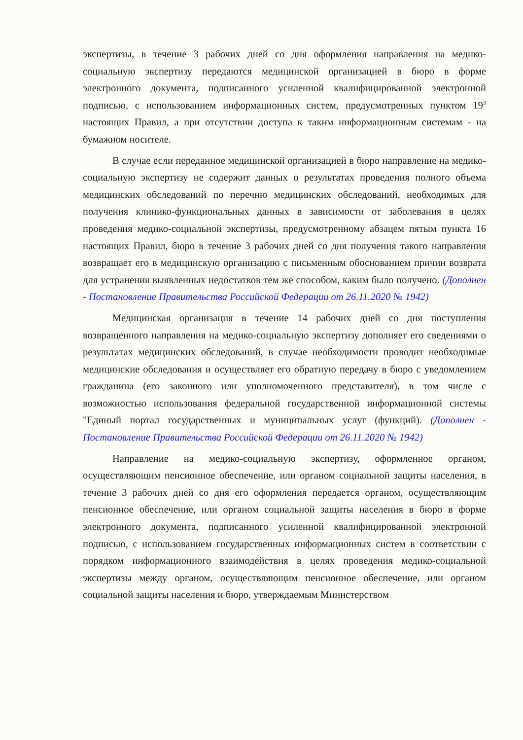экспертизы, в течение 3 рабочих дней со дня оформления направления на медико-социальную экспертизу передаются медицинской организацией в бюро в форме электронного документа, подписанного усиленной квалифицированной электронной подписью, с использованием информационных систем, предусмотренных пунктом 19<sup>3</sup> настоящих Правил, а при отсутствии доступа к таким информационным системам - на бумажном носителе.
В случае если переданное медицинской организацией в бюро направление на медико-социальную экспертизу не содержит данных о результатах проведения полного объема медицинских обследований по перечню медицинских обследований, необходимых для получения клинико-функциональных данных в зависимости от заболевания в целях проведения медико-социальной экспертизы, предусмотренному абзацем пятым пункта 16 настоящих Правил, бюро в течение 3 рабочих дней со дня получения такого направления возвращает его в медицинскую организацию с письменным обоснованием причин возврата для устранения выявленных недостатков тем же способом, каким было получено. (Дополнен - Постановление Правительства Российской Федерации от 26.11.2020 № 1942)
Медицинская организация в течение 14 рабочих дней со дня поступления возвращенного направления на медико-социальную экспертизу дополняет его сведениями о результатах медицинских обследований, в случае необходимости проводит необходимые медицинские обследования и осуществляет его обратную передачу в бюро с уведомлением гражданина (его законного или уполномоченного представителя), в том числе с возможностью использования федеральной государственной информационной системы "Единый портал государственных и муниципальных услуг (функций). (Дополнен - Постановление Правительства Российской Федерации от 26.11.2020 № 1942)
Направление на медико-социальную экспертизу, оформленное органом, осуществляющим пенсионное обеспечение, или органом социальной защиты населения, в течение 3 рабочих дней со дня его оформления передается органом, осуществляющим пенсионное обеспечение, или органом социальной защиты населения в бюро в форме электронного документа, подписанного усиленной квалифицированной электронной подписью, с использованием государственных информационных систем в соответствии с порядком информационного взаимодействия в целях проведения медико-социальной экспертизы между органом, осуществляющим пенсионное обеспечение, или органом социальной защиты населения и бюро, утверждаемым Министерством